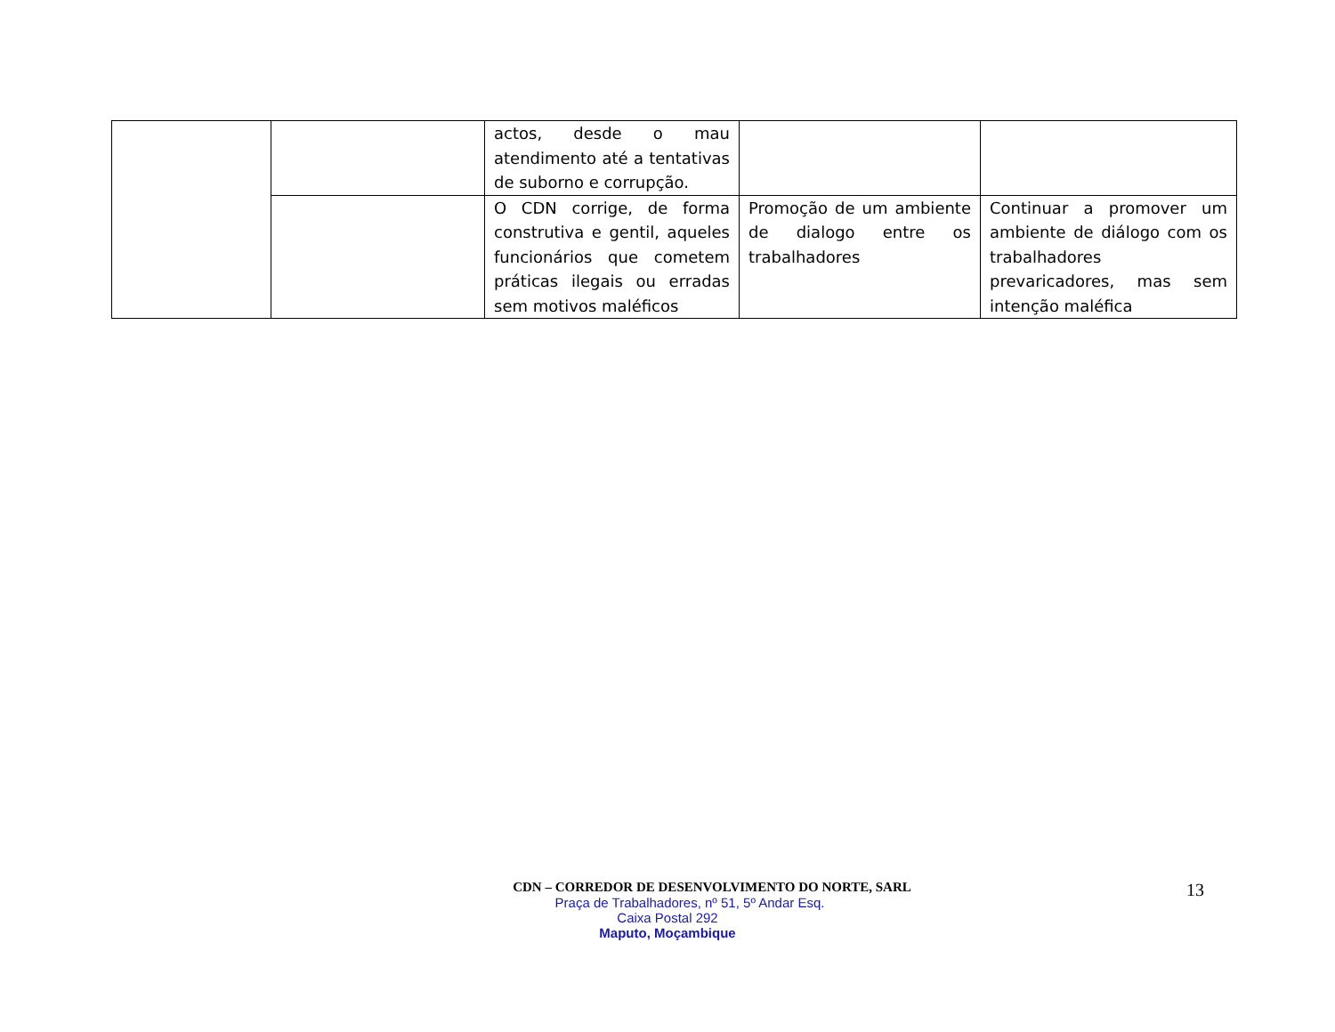| | | actos, desde o mau atendimento até a tentativas de suborno e corrupção. | | |
| | | O CDN corrige, de forma construtiva e gentil, aqueles funcionários que cometem práticas ilegais ou erradas sem motivos maléficos | Promoção de um ambiente de dialogo entre os trabalhadores | Continuar a promover um ambiente de diálogo com os trabalhadores prevaricadores, mas sem intenção maléfica |
CDN – CORREDOR DE DESENVOLVIMENTO DO NORTE, SARL
Praça de Trabalhadores, nº 51, 5º Andar Esq.
Caixa Postal 292
Maputo, Moçambique
13